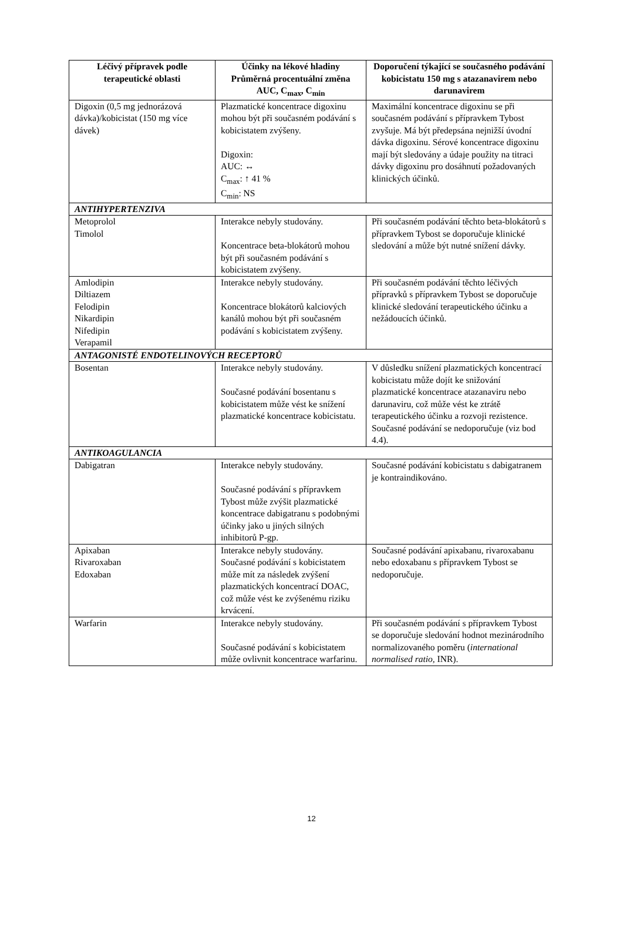| Léčivý přípravek podle terapeutické oblasti | Účinky na lékové hladiny Průměrná procentuální změna AUC, C<sub>max</sub>, C<sub>min</sub> | Doporučení týkající se současného podávání kobicistatu 150 mg s atazanavirem nebo darunavirem |
| --- | --- | --- |
| Digoxin (0,5 mg jednorázová dávka)/kobicistat (150 mg více dávek) | Plazmatické koncentrace digoxinu mohou být při současném podávání s kobicistatem zvýšeny. Digoxin: AUC: ↔ C<sub>max</sub>: ↑ 41 % C<sub>min</sub>: NS | Maximální koncentrace digoxinu se při současném podávání s přípravkem Tybost zvyšuje. Má být předepsána nejnižší úvodní dávka digoxinu. Sérové koncentrace digoxinu mají být sledovány a údaje použity na titraci dávky digoxinu pro dosáhnutí požadovaných klinických účinků. |
| ANTIHYPERTENZIVA | | |
| Metoprolol Timolol | Interakce nebyly studovány. Koncentrace beta-blokátorů mohou být při současném podávání s kobicistatem zvýšeny. | Při současném podávání těchto beta-blokátorů s přípravkem Tybost se doporučuje klinické sledování a může být nutné snížení dávky. |
| Amlodipin Diltiazem Felodipin Nikardipin Nifedipin Verapamil | Interakce nebyly studovány. Koncentrace blokátorů kalciových kanálů mohou být při současném podávání s kobicistatem zvýšeny. | Při současném podávání těchto léčivých přípravků s přípravkem Tybost se doporučuje klinické sledování terapeutického účinku a nežádoucích účinků. |
| ANTAGONISTÉ ENDOTELINOVÝCH RECEPTORŮ | | |
| Bosentan | Interakce nebyly studovány. Současné podávání bosentanu s kobicistatem může vést ke snížení plazmatické koncentrace kobicistatu. | V důsledku snížení plazmatických koncentrací kobicistatu může dojít ke snižování plazmatické koncentrace atazanaviru nebo darunaviru, což může vést ke ztrátě terapeutického účinku a rozvoji rezistence. Současné podávání se nedoporučuje (viz bod 4.4). |
| ANTIKOAGULANCIA | | |
| Dabigatran | Interakce nebyly studovány. Současné podávání s přípravkem Tybost může zvýšit plazmatické koncentrace dabigatranu s podobnými účinky jako u jiných silných inhibitorů P-gp. | Současné podávání kobicistatu s dabigatranem je kontraindikováno. |
| Apixaban Rivaroxaban Edoxaban | Interakce nebyly studovány. Současné podávání s kobicistatem může mít za následek zvýšení plazmatických koncentrací DOAC, což může vést ke zvýšenému riziku krvácení. | Současné podávání apixabanu, rivaroxabanu nebo edoxabanu s přípravkem Tybost se nedoporučuje. |
| Warfarin | Interakce nebyly studovány. Současné podávání s kobicistatem může ovlivnit koncentrace warfarinu. | Při současném podávání s přípravkem Tybost se doporučuje sledování hodnot mezinárodního normalizovaného poměru ( international normalised ratio, INR). |
12